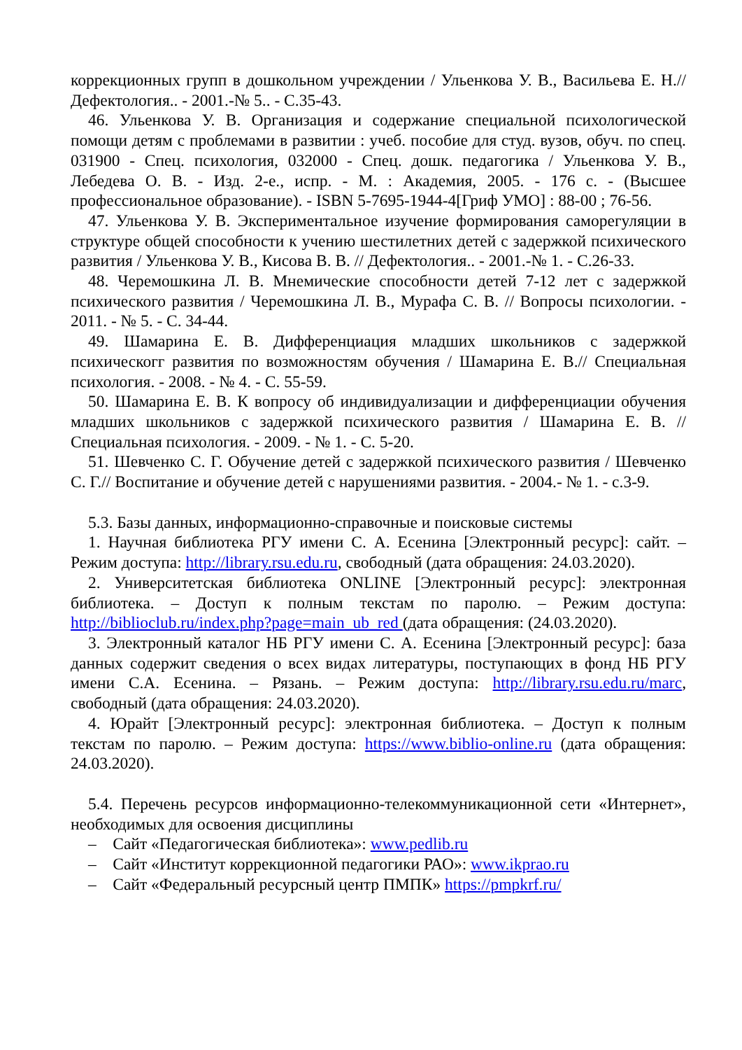коррекционных групп в дошкольном учреждении / Ульенкова У. В., Васильева Е. Н.// Дефектология.. - 2001.-№ 5.. - С.35-43.
46. Ульенкова У. В. Организация и содержание специальной психологической помощи детям с проблемами в развитии : учеб. пособие для студ. вузов, обуч. по спец. 031900 - Спец. психология, 032000 - Спец. дошк. педагогика / Ульенкова У. В., Лебедева О. В. - Изд. 2-е., испр. - М. : Академия, 2005. - 176 с. - (Высшее профессиональное образование). - ISBN 5-7695-1944-4[Гриф УМО] : 88-00 ; 76-56.
47. Ульенкова У. В. Экспериментальное изучение формирования саморегуляции в структуре общей способности к учению шестилетних детей с задержкой психического развития / Ульенкова У. В., Кисова В. В. // Дефектология.. - 2001.-№ 1. - С.26-33.
48. Черемошкина Л. В. Мнемические способности детей 7-12 лет с задержкой психического развития / Черемошкина Л. В., Мурафа С. В. // Вопросы психологии. - 2011. - № 5. - С. 34-44.
49. Шамарина Е. В. Дифференциация младших школьников с задержкой психическогг развития по возможностям обучения / Шамарина Е. В.// Специальная психология. - 2008. - № 4. - С. 55-59.
50. Шамарина Е. В. К вопросу об индивидуализации и дифференциации обучения младших школьников с задержкой психического развития / Шамарина Е. В. // Специальная психология. - 2009. - № 1. - С. 5-20.
51. Шевченко С. Г. Обучение детей с задержкой психического развития / Шевченко С. Г.// Воспитание и обучение детей с нарушениями развития. - 2004.- № 1. - с.3-9.
5.3. Базы данных, информационно-справочные и поисковые системы
1. Научная библиотека РГУ имени С. А. Есенина [Электронный ресурс]: сайт. – Режим доступа: http://library.rsu.edu.ru, свободный (дата обращения: 24.03.2020).
2. Университетская библиотека ONLINE [Электронный ресурс]: электронная библиотека. – Доступ к полным текстам по паролю. – Режим доступа: http://biblioclub.ru/index.php?page=main_ub_red (дата обращения: (24.03.2020).
3. Электронный каталог НБ РГУ имени С. А. Есенина [Электронный ресурс]: база данных содержит сведения о всех видах литературы, поступающих в фонд НБ РГУ имени С.А. Есенина. – Рязань. – Режим доступа: http://library.rsu.edu.ru/marc, свободный (дата обращения: 24.03.2020).
4. Юрайт [Электронный ресурс]: электронная библиотека. – Доступ к полным текстам по паролю. – Режим доступа: https://www.biblio-online.ru (дата обращения: 24.03.2020).
5.4. Перечень ресурсов информационно-телекоммуникационной сети «Интернет», необходимых для освоения дисциплины
– Сайт «Педагогическая библиотека»: www.pedlib.ru
– Сайт «Институт коррекционной педагогики РАО»: www.ikprao.ru
– Сайт «Федеральный ресурсный центр ПМПК» https://pmpkrf.ru/